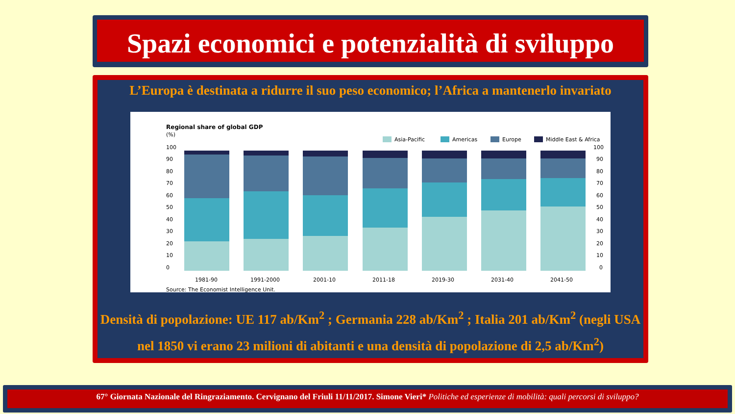Spazi economici e potenzialità di sviluppo
L’Europa è destinata a ridurre il suo peso economico; l’Africa a mantenerlo invariato
Regional share of global GDP
(%)
Asia-Pacific
Americas
Europe
Middle East & Africa
100
90
80
70
60
50
40
30
20
10
0
100
90
80
70
60
50
40
30
20
10
0
1981-90
1991-2000
2001-10
2011-18
2019-30
2031-40
2041-50
Source: The Economist Intelligence Unit.
Densità di popolazione: UE 117 ab/Km<sup>2</sup> ; Germania 228 ab/Km<sup>2</sup> ; Italia 201 ab/Km<sup>2</sup> (negli USA nel 1850 vi erano 23 milioni di abitanti e una densità di popolazione di 2,5 ab/Km<sup>2</sup>)
67° Giornata Nazionale del Ringraziamento. Cervignano del Friuli 11/11/2017. Simone Vieri* Politiche ed esperienze di mobilità: quali percorsi di sviluppo?